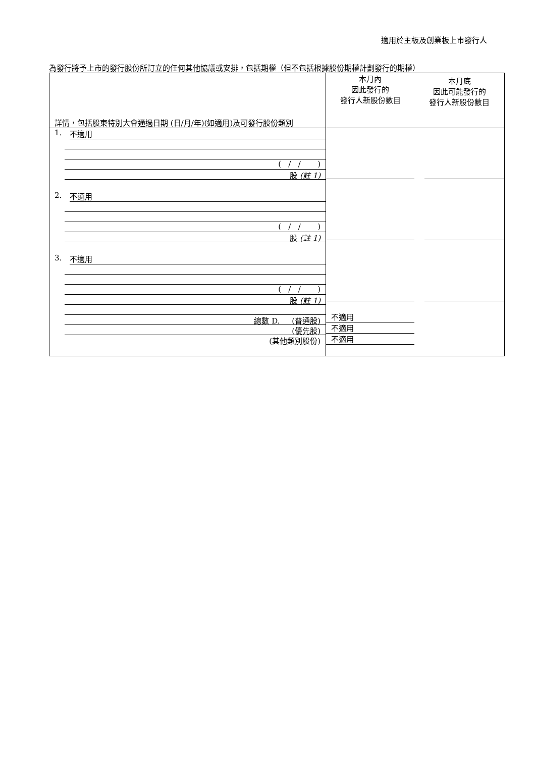適用於主板及創業板上市發行人
為發行將予上市的發行股份所訂立的任何其他協議或安排，包括期權（但不包括根據股份期權計劃發行的期權）
| 詳情，包括股東特別大會通過日期 (日/月/年)(如適用)及可發行股份類別 | 本月內 因此發行的 發行人新股份數目 本月底 因此可能發行的 發行人新股份數目 | |
| 1. 不適用 ( / / ) 股 (註 1) 2. 不適用 ( / / ) 股 (註 1) 3. 不適用 ( / / ) 股 (註 1) 總數 D. (普通股) (優先股) (其他類別股份) | 不適用 不適用 不適用 | |